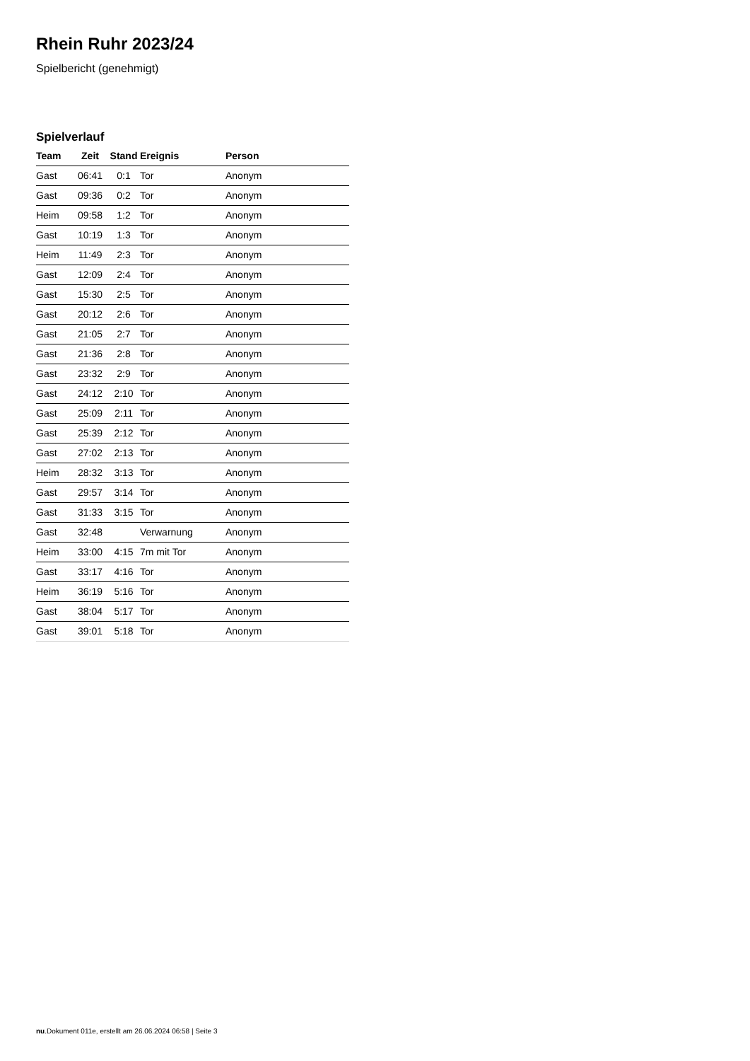Rhein Ruhr 2023/24
Spielbericht (genehmigt)
Spielverlauf
| Team | Zeit | Stand | Ereignis | Person |
| --- | --- | --- | --- | --- |
| Gast | 06:41 | 0:1 | Tor | Anonym |
| Gast | 09:36 | 0:2 | Tor | Anonym |
| Heim | 09:58 | 1:2 | Tor | Anonym |
| Gast | 10:19 | 1:3 | Tor | Anonym |
| Heim | 11:49 | 2:3 | Tor | Anonym |
| Gast | 12:09 | 2:4 | Tor | Anonym |
| Gast | 15:30 | 2:5 | Tor | Anonym |
| Gast | 20:12 | 2:6 | Tor | Anonym |
| Gast | 21:05 | 2:7 | Tor | Anonym |
| Gast | 21:36 | 2:8 | Tor | Anonym |
| Gast | 23:32 | 2:9 | Tor | Anonym |
| Gast | 24:12 | 2:10 | Tor | Anonym |
| Gast | 25:09 | 2:11 | Tor | Anonym |
| Gast | 25:39 | 2:12 | Tor | Anonym |
| Gast | 27:02 | 2:13 | Tor | Anonym |
| Heim | 28:32 | 3:13 | Tor | Anonym |
| Gast | 29:57 | 3:14 | Tor | Anonym |
| Gast | 31:33 | 3:15 | Tor | Anonym |
| Gast | 32:48 | | Verwarnung | Anonym |
| Heim | 33:00 | 4:15 | 7m mit Tor | Anonym |
| Gast | 33:17 | 4:16 | Tor | Anonym |
| Heim | 36:19 | 5:16 | Tor | Anonym |
| Gast | 38:04 | 5:17 | Tor | Anonym |
| Gast | 39:01 | 5:18 | Tor | Anonym |
nu.Dokument 011e, erstellt am 26.06.2024 06:58 | Seite 3